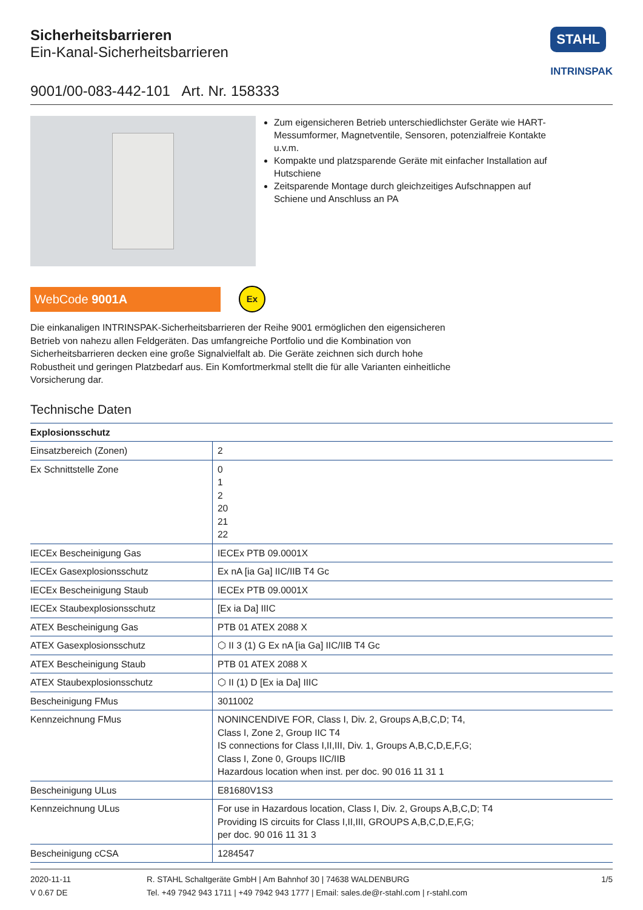Sicherheitsbarrieren
Ein-Kanal-Sicherheitsbarrieren
STAHL
INTRINSPAK
9001/00-083-442-101 Art. Nr. 158333
Zum eigensicheren Betrieb unterschiedlichster Geräte wie HART-Messumformer, Magnetventile, Sensoren, potenzialf­reie Kontakte u.v.m.
Kompakte und platzsparende Geräte mit einfacher Installation auf Hutschiene
Zeitsparende Montage durch gleichzeitiges Aufschnappen auf Schiene und Anschluss an PA
WebCode 9001A
Ex
Die einkanaligen INTRINSPAK-Sicherheitsbarrieren der Reihe 9001 ermöglichen den eigensiche­ren Betrieb von nahezu allen Feldgeräten. Das umfangreiche Portfolio und die Kombination von Sicherheitsbarrieren decken eine große Signalvielfalt ab. Die Geräte zeichnen sich durch hohe Robustheit und geringen Platzbedarf aus. Ein Komfortmerkmal stellt die für alle Varianten einheitli­che Vorsicherung dar.
Technische Daten
| Explosionsschutz | |
| --- | --- |
| Einsatzbereich (Zonen) | 2 |
| Ex Schnittstelle Zone | 0 1 2 20 21 22 |
| IECEx Bescheinigung Gas | IECEx PTB 09.0001X |
| IECEx Gasexplosionsschutz | Ex nA [ia Ga] IIC/IIB T4 Gc |
| IECEx Bescheinigung Staub | IECEx PTB 09.0001X |
| IECEx Staubexplosionsschutz | [Ex ia Da] IIIC |
| ATEX Bescheinigung Gas | PTB 01 ATEX 2088 X |
| ATEX Gasexplosionsschutz | ⬡ II 3 (1) G Ex nA [ia Ga] IIC/IIB T4 Gc |
| ATEX Bescheinigung Staub | PTB 01 ATEX 2088 X |
| ATEX Staubexplosionsschutz | ⬡ II (1) D [Ex ia Da] IIIC |
| Bescheinigung FMus | 3011002 |
| Kennzeichnung FMus | NONINCENDIVE FOR, Class I, Div. 2, Groups A,B,C,D; T4, Class I, Zone 2, Group IIC T4 IS connections for Class I,II,III, Div. 1, Groups A,B,C,D,E,F,G; Class I, Zone 0, Groups IIC/IIB Hazardous location when inst. per doc. 90 016 11 31 1 |
| Bescheinigung ULus | E81680V1S3 |
| Kennzeichnung ULus | For use in Hazardous location, Class I, Div. 2, Groups A,B,C,D; T4 Providing IS circuits for Class I,II,III, GROUPS A,B,C,D,E,F,G; per doc. 90 016 11 31 3 |
| Bescheinigung cCSA | 1284547 |
2020-11-11
V 0.67 DE
R. STAHL Schaltgeräte GmbH | Am Bahnhof 30 | 74638 WALDENBURG
Tel. +49 7942 943 1711 | +49 7942 943 1777 | Email: sales.de@r-stahl.com | r-stahl.com
1/5